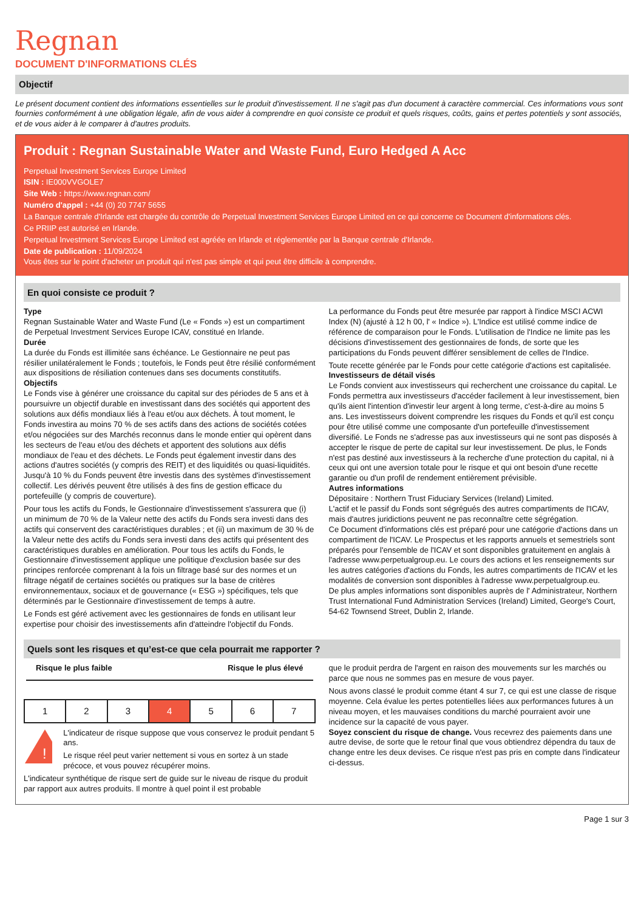Regnan
DOCUMENT D'INFORMATIONS CLÉS
Objectif
Le présent document contient des informations essentielles sur le produit d'investissement. Il ne s'agit pas d'un document à caractère commercial. Ces informations vous sont fournies conformément à une obligation légale, afin de vous aider à comprendre en quoi consiste ce produit et quels risques, coûts, gains et pertes potentiels y sont associés, et de vous aider à le comparer à d'autres produits.
Produit : Regnan Sustainable Water and Waste Fund, Euro Hedged A Acc
Perpetual Investment Services Europe Limited
ISIN : IE000VVGOLE7
Site Web : https://www.regnan.com/
Numéro d'appel : +44 (0) 20 7747 5655
La Banque centrale d'Irlande est chargée du contrôle de Perpetual Investment Services Europe Limited en ce qui concerne ce Document d'informations clés.
Ce PRIIP est autorisé en Irlande.
Perpetual Investment Services Europe Limited est agréée en Irlande et réglementée par la Banque centrale d'Irlande.
Date de publication : 11/09/2024
Vous êtes sur le point d'acheter un produit qui n'est pas simple et qui peut être difficile à comprendre.
En quoi consiste ce produit ?
Type
Regnan Sustainable Water and Waste Fund (Le « Fonds ») est un compartiment de Perpetual Investment Services Europe ICAV, constitué en Irlande.
Durée
La durée du Fonds est illimitée sans échéance. Le Gestionnaire ne peut pas résilier unilatéralement le Fonds ; toutefois, le Fonds peut être résilié conformément aux dispositions de résiliation contenues dans ses documents constitutifs.
Objectifs
Le Fonds vise à générer une croissance du capital sur des périodes de 5 ans et à poursuivre un objectif durable en investissant dans des sociétés qui apportent des solutions aux défis mondiaux liés à l'eau et/ou aux déchets. À tout moment, le Fonds investira au moins 70 % de ses actifs dans des actions de sociétés cotées et/ou négociées sur des Marchés reconnus dans le monde entier qui opèrent dans les secteurs de l'eau et/ou des déchets et apportent des solutions aux défis mondiaux de l'eau et des déchets. Le Fonds peut également investir dans des actions d'autres sociétés (y compris des REIT) et des liquidités ou quasi-liquidités. Jusqu'à 10 % du Fonds peuvent être investis dans des systèmes d'investissement collectif. Les dérivés peuvent être utilisés à des fins de gestion efficace du portefeuille (y compris de couverture).
Pour tous les actifs du Fonds, le Gestionnaire d'investissement s'assurera que (i) un minimum de 70 % de la Valeur nette des actifs du Fonds sera investi dans des actifs qui conservent des caractéristiques durables ; et (ii) un maximum de 30 % de la Valeur nette des actifs du Fonds sera investi dans des actifs qui présentent des caractéristiques durables en amélioration. Pour tous les actifs du Fonds, le Gestionnaire d'investissement applique une politique d'exclusion basée sur des principes renforcée comprenant à la fois un filtrage basé sur des normes et un filtrage négatif de certaines sociétés ou pratiques sur la base de critères environnementaux, sociaux et de gouvernance (« ESG ») spécifiques, tels que déterminés par le Gestionnaire d'investissement de temps à autre.
Le Fonds est géré activement avec les gestionnaires de fonds en utilisant leur expertise pour choisir des investissements afin d'atteindre l'objectif du Fonds.
La performance du Fonds peut être mesurée par rapport à l'indice MSCI ACWI Index (N) (ajusté à 12 h 00, l' « Indice »). L'Indice est utilisé comme indice de référence de comparaison pour le Fonds. L'utilisation de l'Indice ne limite pas les décisions d'investissement des gestionnaires de fonds, de sorte que les participations du Fonds peuvent différer sensiblement de celles de l'Indice.
Toute recette générée par le Fonds pour cette catégorie d'actions est capitalisée.
Investisseurs de détail visés
Le Fonds convient aux investisseurs qui recherchent une croissance du capital. Le Fonds permettra aux investisseurs d'accéder facilement à leur investissement, bien qu'ils aient l'intention d'investir leur argent à long terme, c'est-à-dire au moins 5 ans. Les investisseurs doivent comprendre les risques du Fonds et qu'il est conçu pour être utilisé comme une composante d'un portefeuille d'investissement diversifié. Le Fonds ne s'adresse pas aux investisseurs qui ne sont pas disposés à accepter le risque de perte de capital sur leur investissement. De plus, le Fonds n'est pas destiné aux investisseurs à la recherche d'une protection du capital, ni à ceux qui ont une aversion totale pour le risque et qui ont besoin d'une recette garantie ou d'un profil de rendement entièrement prévisible.
Autres informations
Dépositaire : Northern Trust Fiduciary Services (Ireland) Limited.
L'actif et le passif du Fonds sont ségrégués des autres compartiments de l'ICAV, mais d'autres juridictions peuvent ne pas reconnaître cette ségrégation.
Ce Document d'informations clés est préparé pour une catégorie d'actions dans un compartiment de l'ICAV. Le Prospectus et les rapports annuels et semestriels sont préparés pour l'ensemble de l'ICAV et sont disponibles gratuitement en anglais à l'adresse www.perpetualgroup.eu. Le cours des actions et les renseignements sur les autres catégories d'actions du Fonds, les autres compartiments de l'ICAV et les modalités de conversion sont disponibles à l'adresse www.perpetualgroup.eu.
De plus amples informations sont disponibles auprès de l' Administrateur, Northern Trust International Fund Administration Services (Ireland) Limited, George's Court, 54-62 Townsend Street, Dublin 2, Irlande.
Quels sont les risques et qu’est-ce que cela pourrait me rapporter ?
Risque le plus faible Risque le plus élevé
| 1 | 2 | 3 | 4 | 5 | 6 | 7 |
!
L'indicateur de risque suppose que vous conservez le produit pendant 5 ans.
Le risque réel peut varier nettement si vous en sortez à un stade précoce, et vous pouvez récupérer moins.
L'indicateur synthétique de risque sert de guide sur le niveau de risque du produit par rapport aux autres produits. Il montre à quel point il est probable
que le produit perdra de l'argent en raison des mouvements sur les marchés ou parce que nous ne sommes pas en mesure de vous payer.
Nous avons classé le produit comme étant 4 sur 7, ce qui est une classe de risque moyenne. Cela évalue les pertes potentielles liées aux performances futures à un niveau moyen, et les mauvaises conditions du marché pourraient avoir une incidence sur la capacité de vous payer.
Soyez conscient du risque de change. Vous recevrez des paiements dans une autre devise, de sorte que le retour final que vous obtiendrez dépendra du taux de change entre les deux devises. Ce risque n'est pas pris en compte dans l'indicateur ci-dessus.
Page 1 sur 3